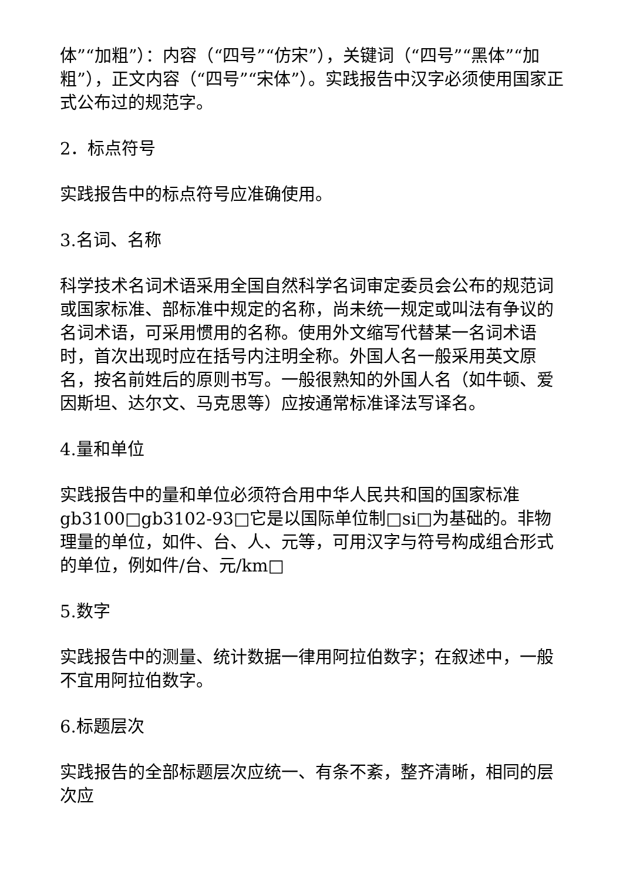体”“加粗”）：内容（“四号”“仿宋”），关键词（“四号”“黑体”“加粗”），正文内容（“四号”“宋体”）。实践报告中汉字必须使用国家正式公布过的规范字。
2．标点符号
实践报告中的标点符号应准确使用。
3.名词、名称
科学技术名词术语采用全国自然科学名词审定委员会公布的规范词或国家标准、部标准中规定的名称，尚未统一规定或叫法有争议的名词术语，可采用惯用的名称。使用外文缩写代替某一名词术语时，首次出现时应在括号内注明全称。外国人名一般采用英文原名，按名前姓后的原则书写。一般很熟知的外国人名（如牛顿、爱因斯坦、达尔文、马克思等）应按通常标准译法写译名。
4.量和单位
实践报告中的量和单位必须符合用中华人民共和国的国家标准gb3100□gb3102-93□它是以国际单位制□si□为基础的。非物理量的单位，如件、台、人、元等，可用汉字与符号构成组合形式的单位，例如件/台、元/km□
5.数字
实践报告中的测量、统计数据一律用阿拉伯数字；在叙述中，一般不宜用阿拉伯数字。
6.标题层次
实践报告的全部标题层次应统一、有条不紊，整齐清晰，相同的层次应